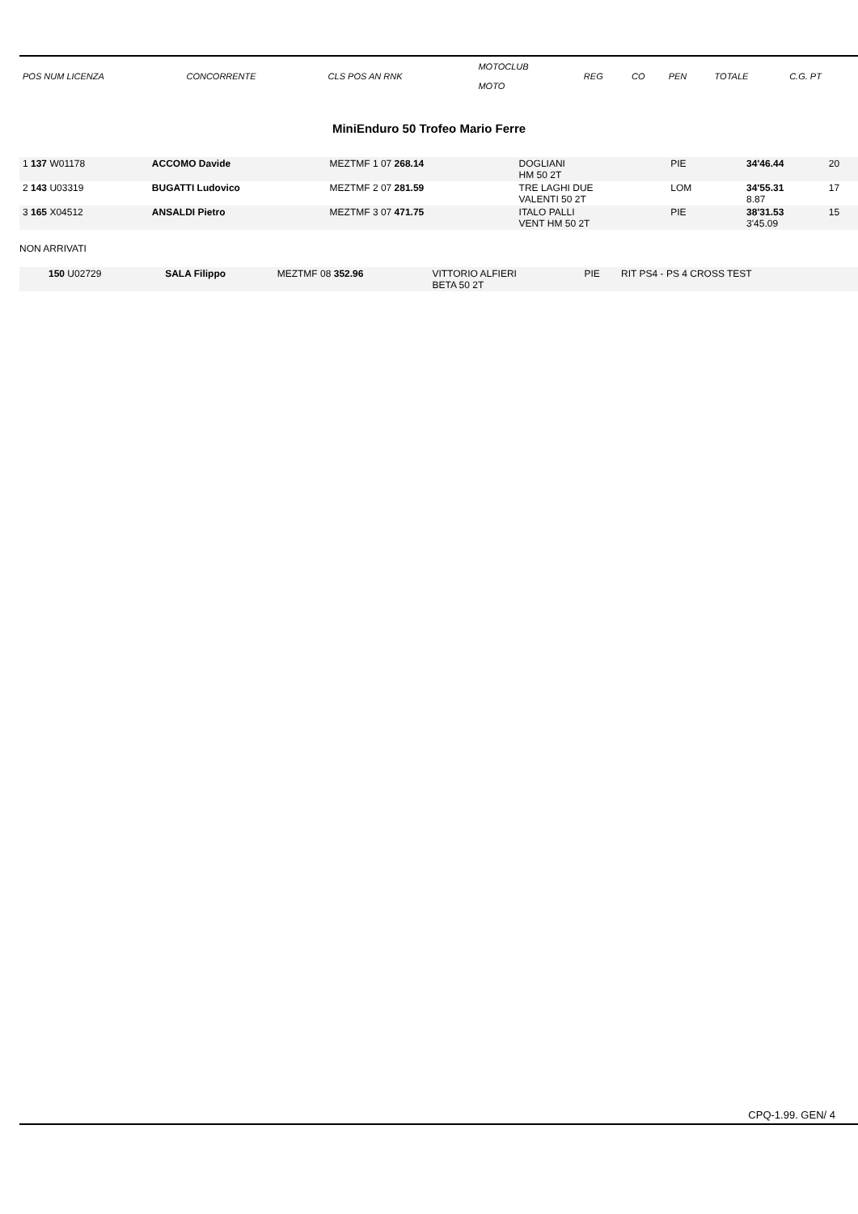| POS NUM LICENZA | CONCORRENTE | CLS POS AN RNK | MOTOCLUB MOTO | REG | CO | PEN | TOTALE | C.G. PT |
| --- | --- | --- | --- | --- | --- | --- | --- | --- |
MiniEnduro 50 Trofeo Mario Ferre
| 1 137 W01178 | ACCOMO Davide | MEZTMF 1 07 268.14 | DOGLIANI HM 50 2T | PIE | | | 34'46.44 | 20 |
| 2 143 U03319 | BUGATTI Ludovico | MEZTMF 2 07 281.59 | TRE LAGHI DUE VALENTI 50 2T | LOM | | | 34'55.31 8.87 | 17 |
| 3 165 X04512 | ANSALDI Pietro | MEZTMF 3 07 471.75 | ITALO PALLI VENT HM 50 2T | PIE | | | 38'31.53 3'45.09 | 15 |
NON ARRIVATI
| 150 U02729 | SALA Filippo | MEZTMF 08 352.96 | VITTORIO ALFIERI BETA 50 2T | PIE | RIT PS4 - PS 4 CROSS TEST | |
CPQ-1.99. GEN/ 4